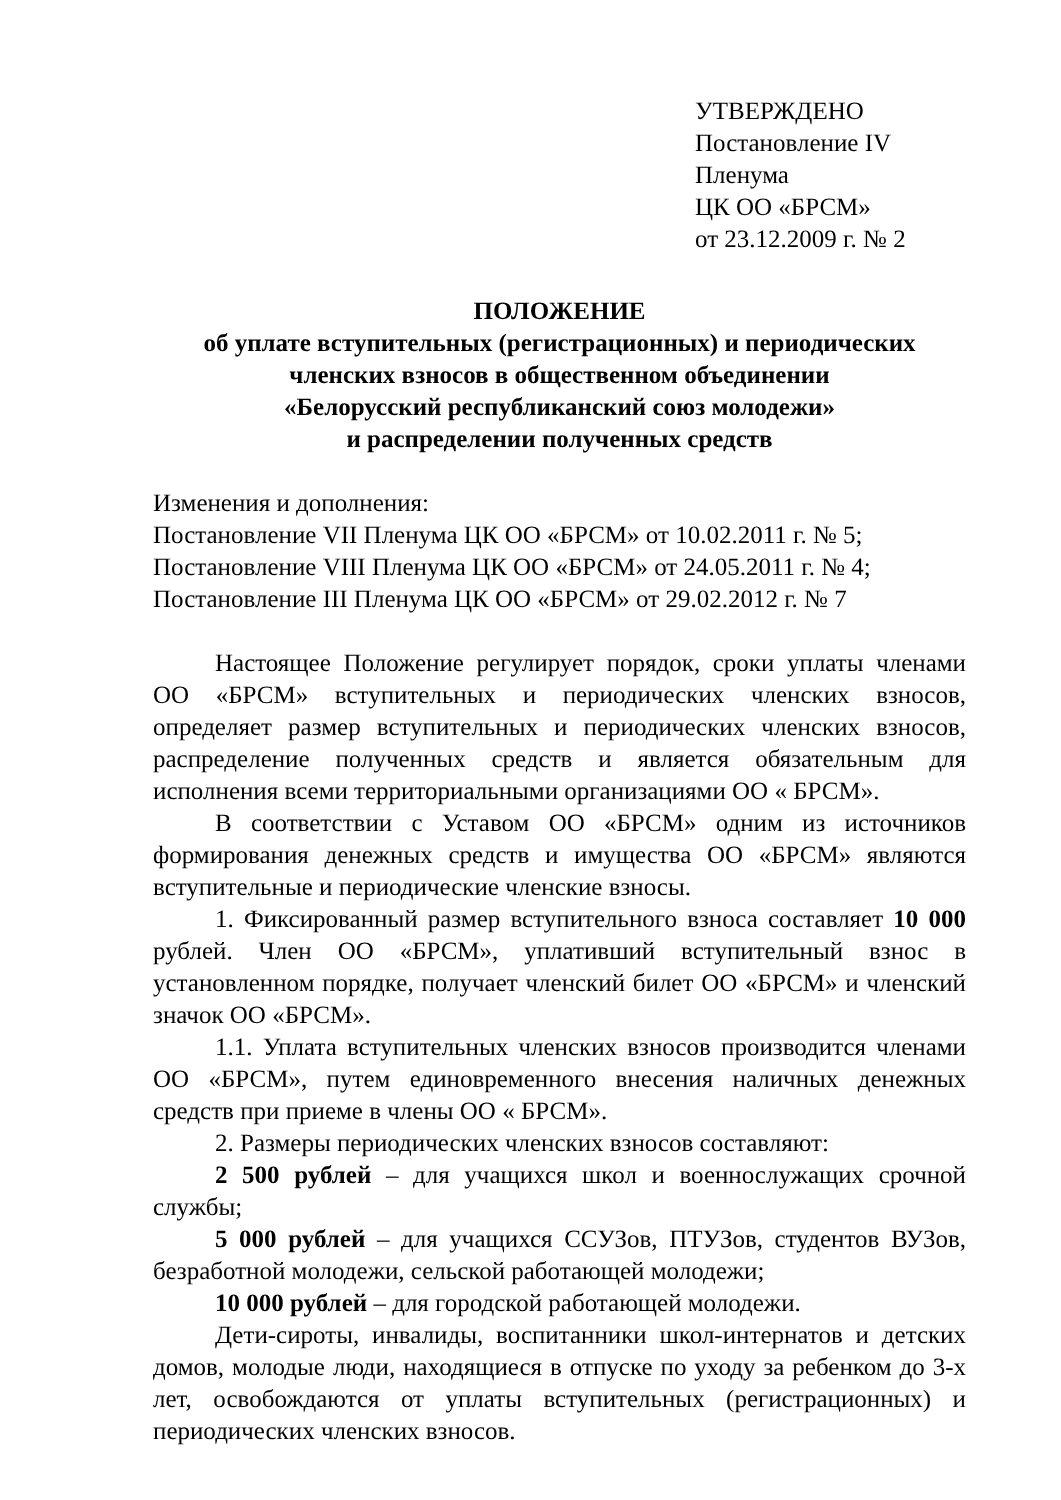УТВЕРЖДЕНО
Постановление IV
Пленума
ЦК ОО «БРСМ»
от 23.12.2009 г. № 2
ПОЛОЖЕНИЕ
об уплате вступительных (регистрационных) и периодических
членских взносов в общественном объединении
«Белорусский республиканский союз молодежи»
и распределении полученных средств
Изменения и дополнения:
Постановление VII Пленума ЦК ОО «БРСМ» от 10.02.2011 г. № 5;
Постановление VIII Пленума ЦК ОО «БРСМ» от 24.05.2011 г. № 4;
Постановление III Пленума ЦК ОО «БРСМ» от 29.02.2012 г. № 7
Настоящее Положение регулирует порядок, сроки уплаты членами ОО «БРСМ» вступительных и периодических членских взносов, определяет размер вступительных и периодических членских взносов, распределение полученных средств и является обязательным для исполнения всеми территориальными организациями ОО « БРСМ».
В соответствии с Уставом ОО «БРСМ» одним из источников формирования денежных средств и имущества ОО «БРСМ» являются вступительные и периодические членские взносы.
1. Фиксированный размер вступительного взноса составляет 10 000 рублей. Член ОО «БРСМ», уплативший вступительный взнос в установленном порядке, получает членский билет ОО «БРСМ» и членский значок ОО «БРСМ».
1.1. Уплата вступительных членских взносов производится членами ОО «БРСМ», путем единовременного внесения наличных денежных средств при приеме в члены ОО « БРСМ».
2. Размеры периодических членских взносов составляют:
2 500 рублей – для учащихся школ и военнослужащих срочной службы;
5 000 рублей – для учащихся ССУЗов, ПТУЗов, студентов ВУЗов, безработной молодежи, сельской работающей молодежи;
10 000 рублей – для городской работающей молодежи.
Дети-сироты, инвалиды, воспитанники школ-интернатов и детских домов, молодые люди, находящиеся в отпуске по уходу за ребенком до 3-х лет, освобождаются от уплаты вступительных (регистрационных) и периодических членских взносов.